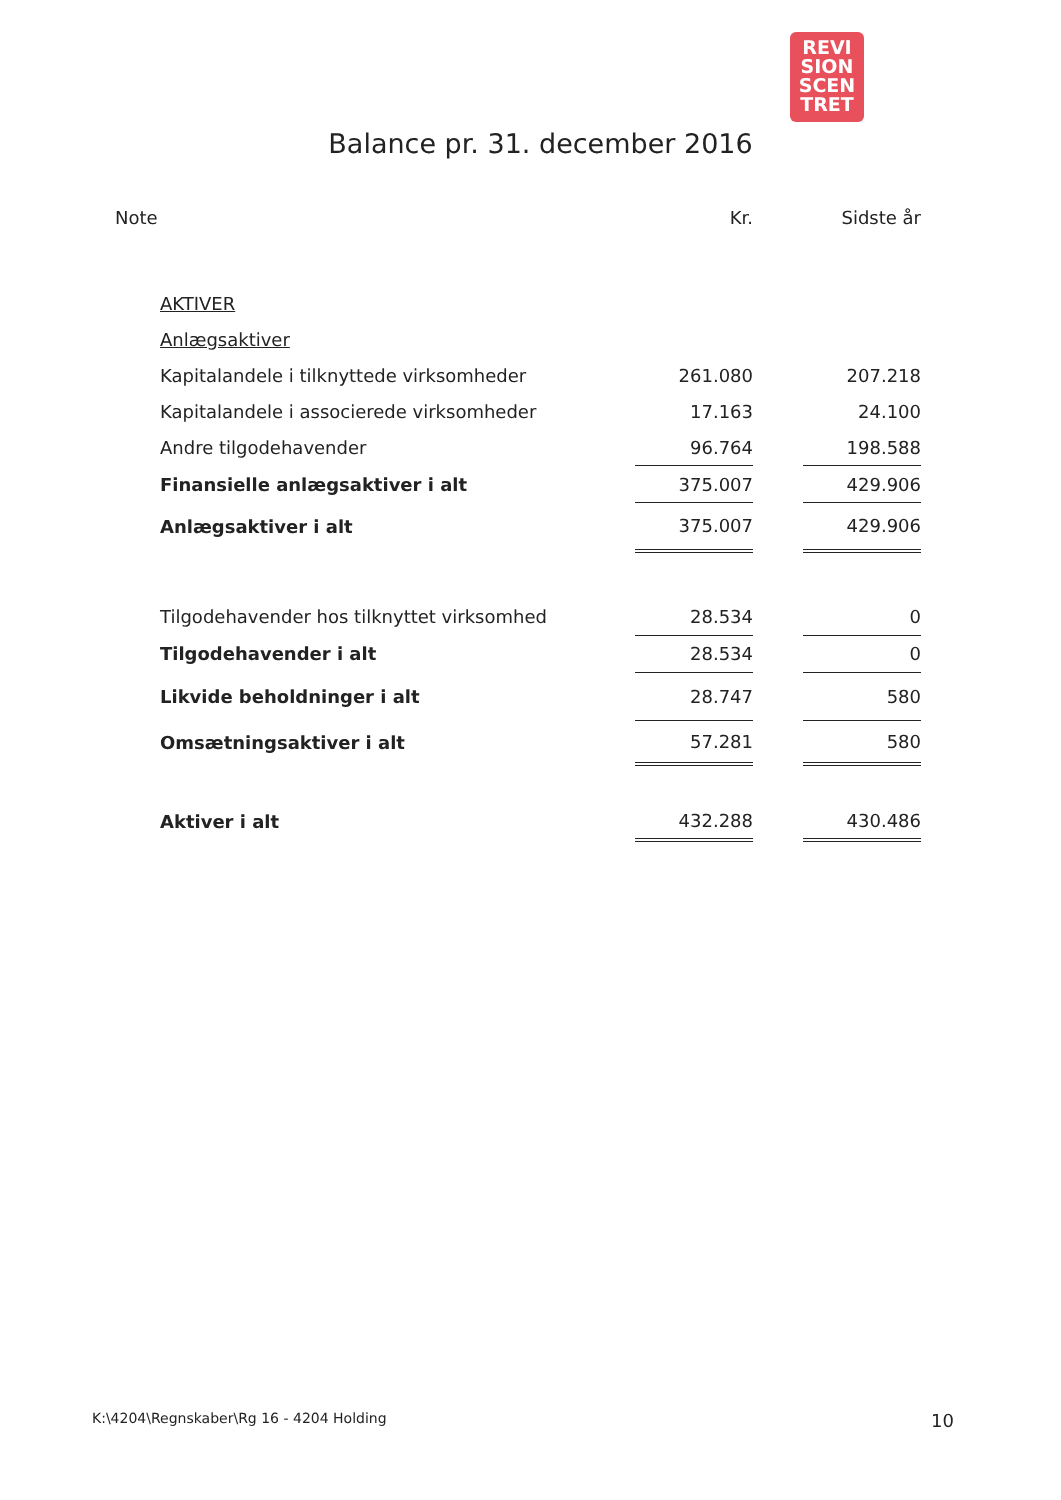REVI
SION
SCEN
TRET
Balance pr. 31. december 2016
| Note | | Kr. | | Sidste år |
| --- | --- | --- | --- | --- |
| | AKTIVER | | | |
| | Anlægsaktiver | | | |
| | Kapitalandele i tilknyttede virksomheder | 261.080 | | 207.218 |
| | Kapitalandele i associerede virksomheder | 17.163 | | 24.100 |
| | Andre tilgodehavender | 96.764 | | 198.588 |
| | Finansielle anlægsaktiver i alt | 375.007 | | 429.906 |
| | Anlægsaktiver i alt | 375.007 | | 429.906 |
| | Tilgodehavender hos tilknyttet virksomhed | 28.534 | | 0 |
| | Tilgodehavender i alt | 28.534 | | 0 |
| | Likvide beholdninger i alt | 28.747 | | 580 |
| | Omsætningsaktiver i alt | 57.281 | | 580 |
| | Aktiver i alt | 432.288 | | 430.486 |
K:\4204\Regnskaber\Rg 16 - 4204 Holding 10